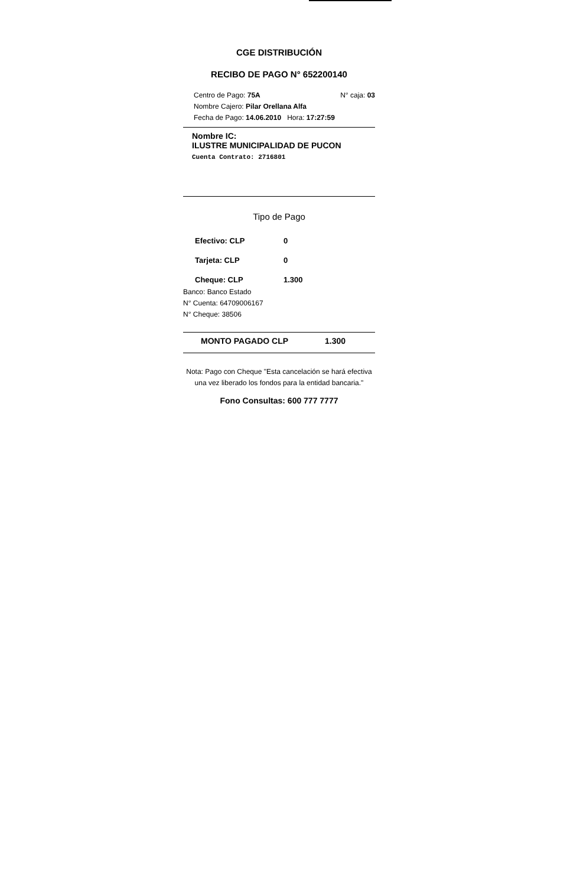CGE DISTRIBUCIÓN
RECIBO DE PAGO N° 652200140
Centro de Pago: 75A N° caja: 03
Nombre Cajero: Pilar Orellana Alfa
Fecha de Pago: 14.06.2010 Hora: 17:27:59
Nombre IC:
ILUSTRE MUNICIPALIDAD DE PUCON
Cuenta Contrato: 2716801
Tipo de Pago
Efectivo: CLP 0
Tarjeta: CLP 0
Cheque: CLP 1.300
Banco: Banco Estado
N° Cuenta: 64709006167
N° Cheque: 38506
MONTO PAGADO CLP 1.300
Nota: Pago con Cheque "Esta cancelación se hará efectiva una vez liberado los fondos para la entidad bancaria."
Fono Consultas: 600 777 7777